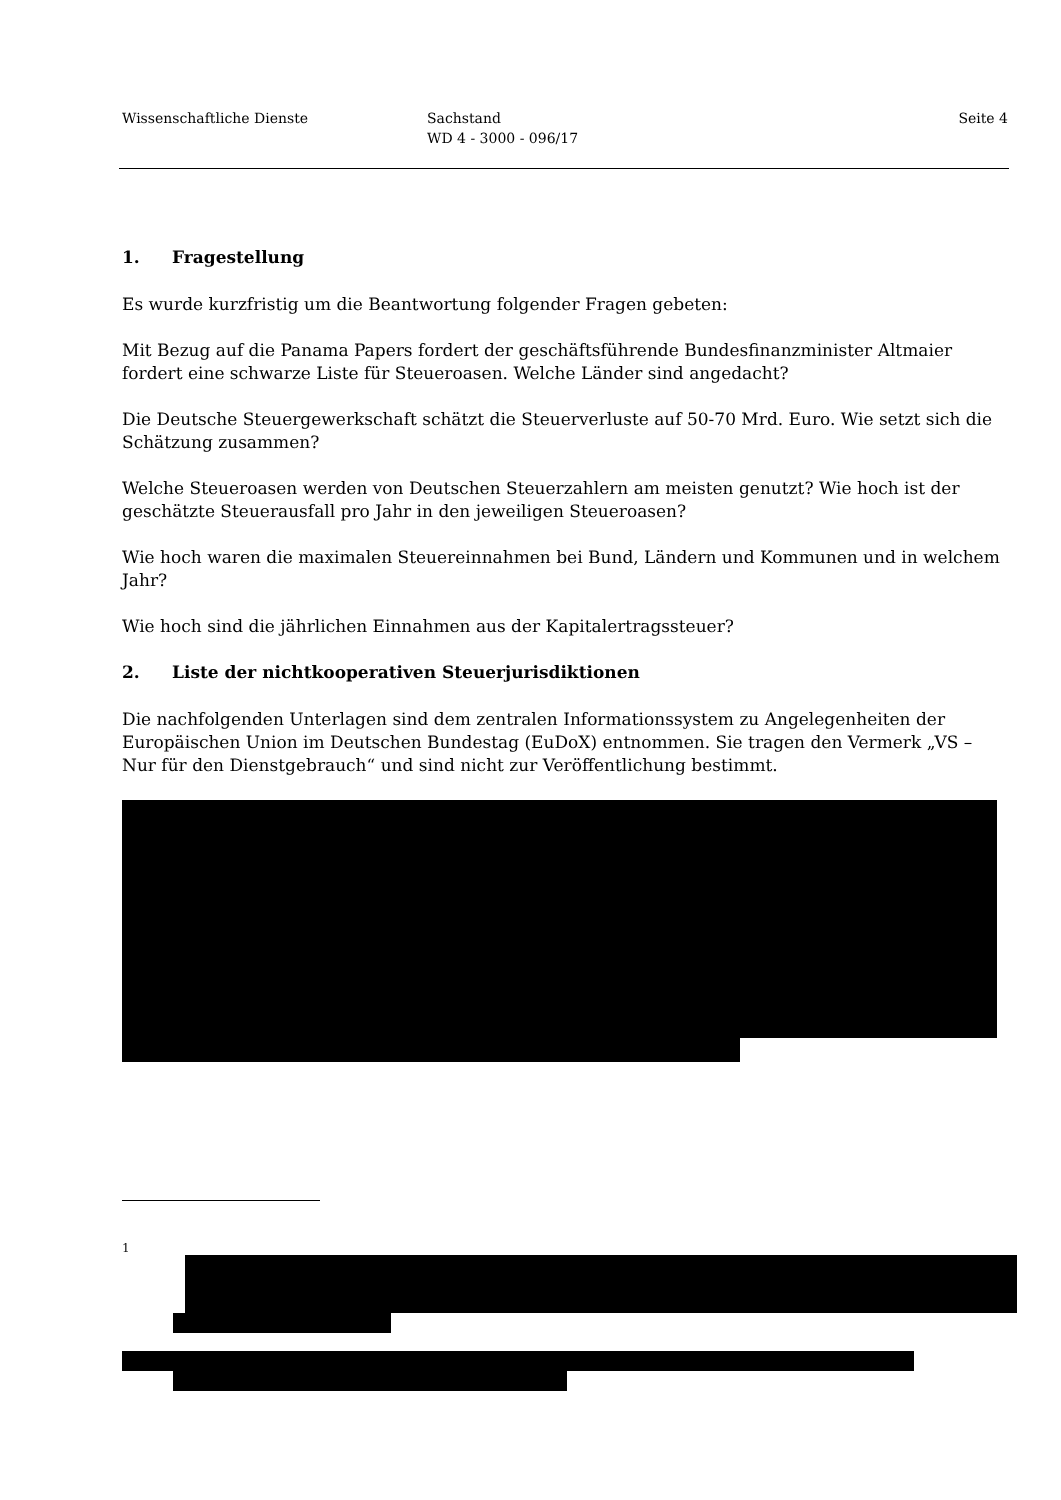Wissenschaftliche Dienste Sachstand
WD 4 - 3000 - 096/17
Seite 4
1. Fragestellung
Es wurde kurzfristig um die Beantwortung folgender Fragen gebeten:
Mit Bezug auf die Panama Papers fordert der geschäftsführende Bundesfinanzminister Altmaier fordert eine schwarze Liste für Steueroasen. Welche Länder sind angedacht?
Die Deutsche Steuergewerkschaft schätzt die Steuerverluste auf 50-70 Mrd. Euro. Wie setzt sich die Schätzung zusammen?
Welche Steueroasen werden von Deutschen Steuerzahlern am meisten genutzt? Wie hoch ist der geschätzte Steuerausfall pro Jahr in den jeweiligen Steueroasen?
Wie hoch waren die maximalen Steuereinnahmen bei Bund, Ländern und Kommunen und in welchem Jahr?
Wie hoch sind die jährlichen Einnahmen aus der Kapitalertragssteuer?
2. Liste der nichtkooperativen Steuerjurisdiktionen
Die nachfolgenden Unterlagen sind dem zentralen Informationssystem zu Angelegenheiten der Europäischen Union im Deutschen Bundestag (EuDoX) entnommen. Sie tragen den Vermerk „VS – Nur für den Dienstgebrauch“ und sind nicht zur Veröffentlichung bestimmt.
1